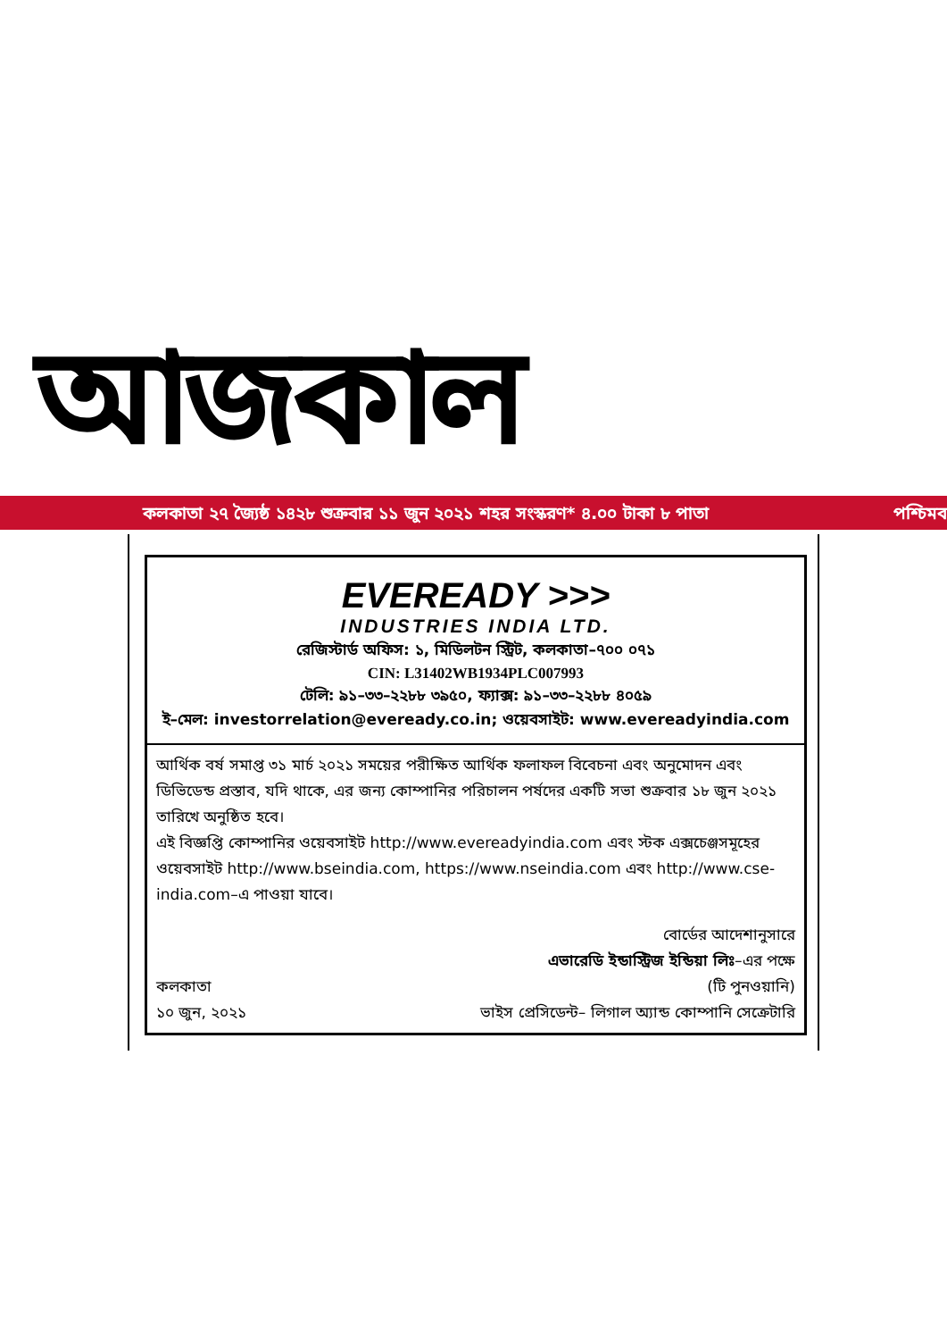আজকাল
কলকাতা ২৭ জ্যৈষ্ঠ ১৪২৮ শুক্রবার ১১ জুন ২০২১ শহর সংস্করণ* ৪.০০ টাকা ৮ পাতা পশ্চিমব
EVEREADY >>>
INDUSTRIES INDIA LTD.
রেজিস্টার্ড অফিস: ১, মিডিলটন স্ট্রিট, কলকাতা–৭০০ ০৭১
CIN: L31402WB1934PLC007993
টেলি: ৯১–৩৩–২২৮৮ ৩৯৫০, ফ্যাক্স: ৯১–৩৩–২২৮৮ ৪০৫৯
ই–মেল: investorrelation@eveready.co.in; ওয়েবসাইট: www.evereadyindia.com
আর্থিক বর্ষ সমাপ্ত ৩১ মার্চ ২০২১ সময়ের পরীক্ষিত আর্থিক ফলাফল বিবেচনা এবং অনুমোদন এবং ডিভিডেন্ড প্রস্তাব, যদি থাকে, এর জন্য কোম্পানির পরিচালন পর্ষদের একটি সভা শুক্রবার ১৮ জুন ২০২১ তারিখে অনুষ্ঠিত হবে।
এই বিজ্ঞপ্তি কোম্পানির ওয়েবসাইট http://www.evereadyindia.com এবং স্টক এক্সচেঞ্জসমূহের ওয়েবসাইট http://www.bseindia.com, https://www.nseindia.com এবং http://www.cse-india.com–এ পাওয়া যাবে।
কলকাতা
১০ জুন, ২০২১
বোর্ডের আদেশানুসারে
এভারেডি ইন্ডাস্ট্রিজ ইন্ডিয়া লিঃ–এর পক্ষে
(টি পুনওয়ানি)
ভাইস প্রেসিডেন্ট– লিগাল অ্যান্ড কোম্পানি সেক্রেটারি